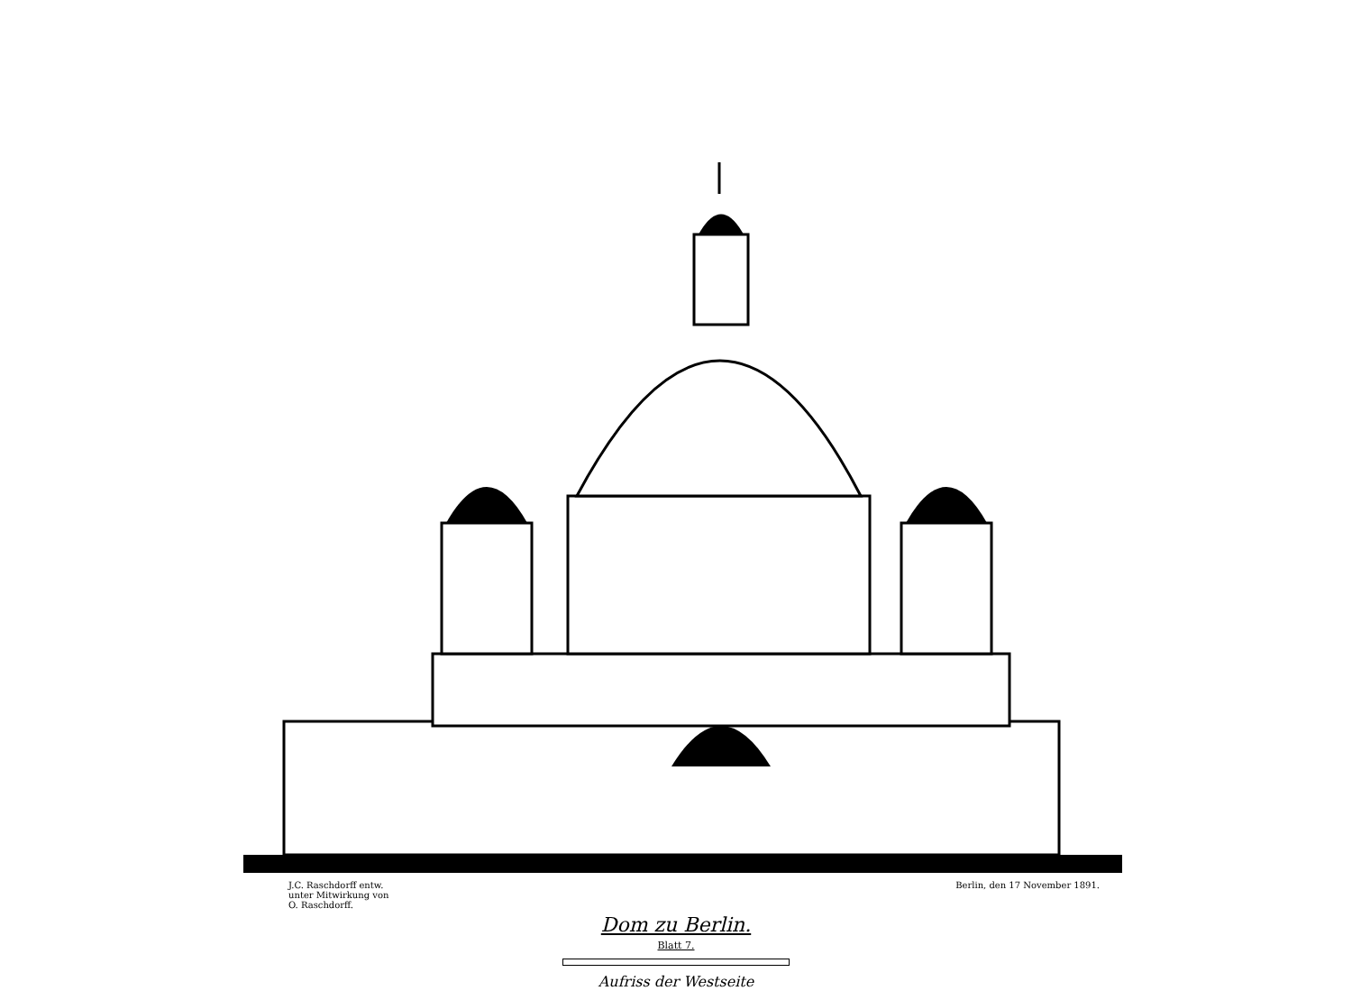J.C. Raschdorff entw.
unter Mitwirkung von
O. Raschdorff. Berlin, den 17 November 1891.
Dom zu Berlin.
Blatt 7.
Aufriss der Westseite